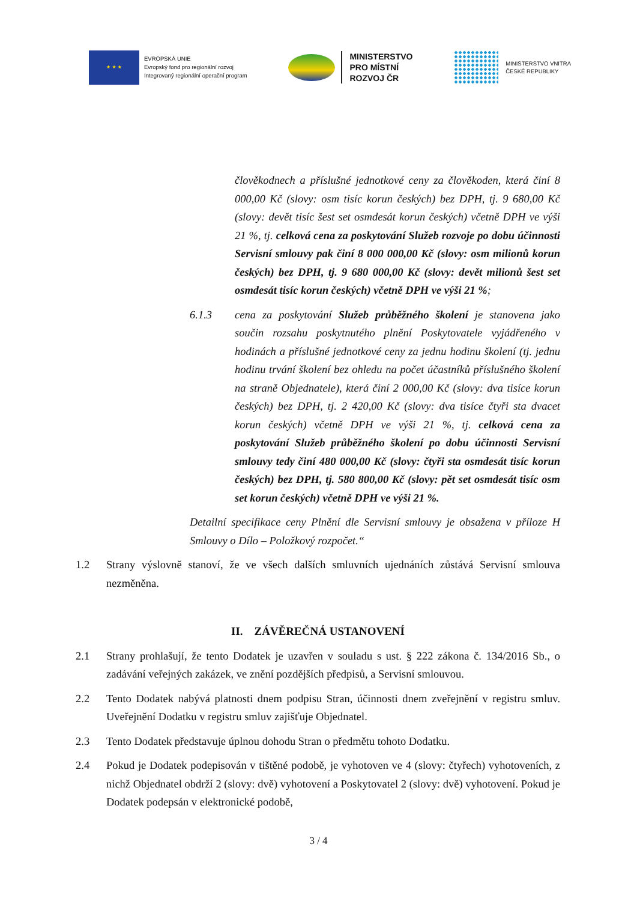★ ★ ★
EVROPSKÁ UNIE
Evropský fond pro regionální rozvoj
Integrovaný regionální operační program
MINISTERSTVO
PRO MÍSTNÍ
ROZVOJ ČR
MINISTERSTVO VNITRA
ČESKÉ REPUBLIKY
člověkodnech a příslušné jednotkové ceny za člověkoden, která činí 8 000,00 Kč (slovy: osm tisíc korun českých) bez DPH, tj. 9 680,00 Kč (slovy: devět tisíc šest set osmdesát korun českých) včetně DPH ve výši 21 %, tj. celková cena za poskytování Služeb rozvoje po dobu účinnosti Servisní smlouvy pak činí 8 000 000,00 Kč (slovy: osm milionů korun českých) bez DPH, tj. 9 680 000,00 Kč (slovy: devět milionů šest set osmdesát tisíc korun českých) včetně DPH ve výši 21 %;
6.1.3 cena za poskytování Služeb průběžného školení je stanovena jako součin rozsahu poskytnutého plnění Poskytovatele vyjádřeného v hodinách a příslušné jednotkové ceny za jednu hodinu školení (tj. jednu hodinu trvání školení bez ohledu na počet účastníků příslušného školení na straně Objednatele), která činí 2 000,00 Kč (slovy: dva tisíce korun českých) bez DPH, tj. 2 420,00 Kč (slovy: dva tisíce čtyři sta dvacet korun českých) včetně DPH ve výši 21 %, tj. celková cena za poskytování Služeb průběžného školení po dobu účinnosti Servisní smlouvy tedy činí 480 000,00 Kč (slovy: čtyři sta osmdesát tisíc korun českých) bez DPH, tj. 580 800,00 Kč (slovy: pět set osmdesát tisíc osm set korun českých) včetně DPH ve výši 21 %.
Detailní specifikace ceny Plnění dle Servisní smlouvy je obsažena v příloze H Smlouvy o Dílo – Položkový rozpočet.“
1.2 Strany výslovně stanoví, že ve všech dalších smluvních ujednáních zůstává Servisní smlouva nezměněna.
II. ZÁVĚREČNÁ USTANOVENÍ
2.1 Strany prohlašují, že tento Dodatek je uzavřen v souladu s ust. § 222 zákona č. 134/2016 Sb., o zadávání veřejných zakázek, ve znění pozdějších předpisů, a Servisní smlouvou.
2.2 Tento Dodatek nabývá platnosti dnem podpisu Stran, účinnosti dnem zveřejnění v registru smluv. Uveřejnění Dodatku v registru smluv zajišťuje Objednatel.
2.3 Tento Dodatek představuje úplnou dohodu Stran o předmětu tohoto Dodatku.
2.4 Pokud je Dodatek podepisován v tištěné podobě, je vyhotoven ve 4 (slovy: čtyřech) vyhotoveních, z nichž Objednatel obdrží 2 (slovy: dvě) vyhotovení a Poskytovatel 2 (slovy: dvě) vyhotovení. Pokud je Dodatek podepsán v elektronické podobě,
3 / 4